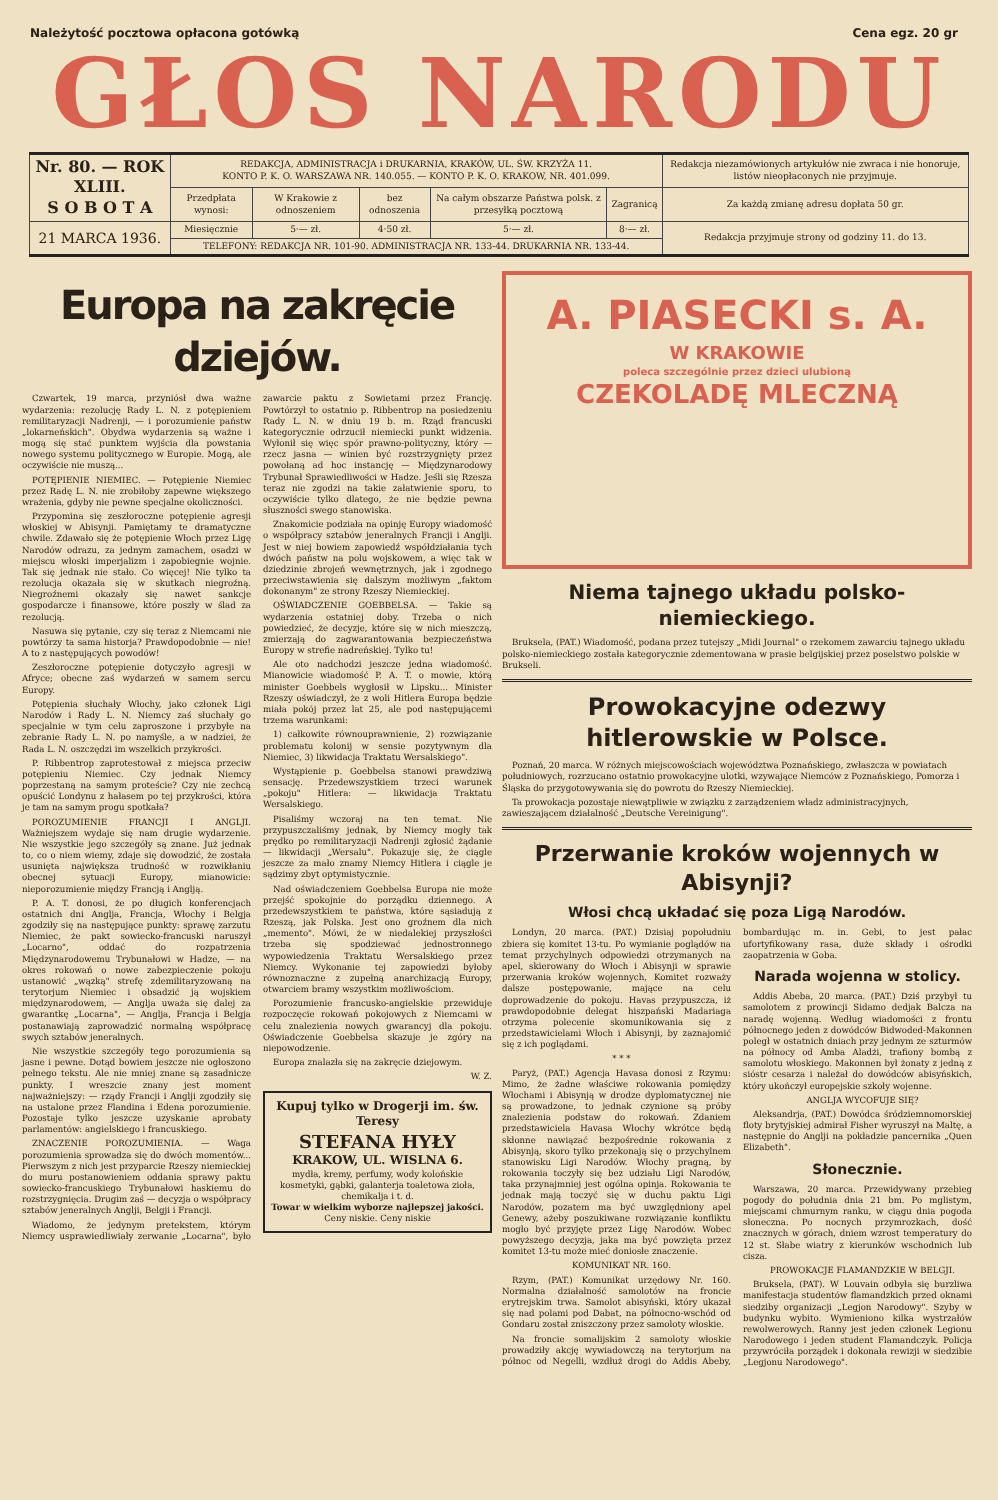Należytość pocztowa opłacona gotówką Cena egz. 20 gr
GŁOS NARODU
| Nr. 80. — ROK XLIII. S O B O T A | REDAKCJA, ADMINISTRACJA i DRUKARNIA, KRAKÓW, UL. ŚW. KRZYŻA 11. KONTO P. K. O. WARSZAWA NR. 140.055. — KONTO P. K. O. KRAKOW, NR. 401.099. | | | | | Redakcja niezamówionych artykułów nie zwraca i nie honoruje, listów nieopłaconych nie przyjmuje. |
| | Przedpłata wynosi: | W Krakowie z odnoszeniem | bez odnoszenia | Na całym obszarze Państwa polsk. z przesyłką pocztową | Zagranicą | Za każdą zmianę adresu dopłata 50 gr. |
| 21 MARCA 1936. | Miesięcznie | 5·— zł. | 4·50 zł. | 5·— zł. | 8·— zł. | Redakcja przyjmuje strony od godziny 11. do 13. |
| | TELEFONY: REDAKCJA NR. 101-90. ADMINISTRACJA NR. 133-44. DRUKARNIA NR. 133-44. | | | | | |
Europa na zakręcie dziejów.
Czwartek, 19 marca, przyniósł dwa ważne wydarzenia: rezolucję Rady L. N. z potępieniem remilitaryzacji Nadrenji, — i porozumienie państw „lokarneńskich". Obydwa wydarzenia są ważne i mogą się stać punktem wyjścia dla powstania nowego systemu politycznego w Europie. Mogą, ale oczywiście nie muszą...
POTĘPIENIE NIEMIEC. — Potępienie Niemiec przez Radę L. N. nie zrobiłoby zapewne większego wrażenia, gdyby nie pewne specjalne okoliczności.
Przypomina się zeszłoroczne potępienie agresji włoskiej w Abisynji. Pamiętamy te dramatyczne chwile. Zdawało się że potępienie Włoch przez Ligę Narodów odrazu, za jednym zamachem, osadzi w miejscu włoski imperjalizm i zapobiegnie wojnie. Tak się jednak nie stało. Co więcej! Nie tylko ta rezolucja okazała się w skutkach niegroźną. Niegroźnemi okazały się nawet sankcje gospodarcze i finansowe, które poszły w ślad za rezolucją.
Nasuwa się pytanie, czy się teraz z Niemcami nie powtórzy ta sama historja? Prawdopodobnie — nie! A to z następujących powodów!
Zeszłoroczne potępienie dotyczyło agresji w Afryce; obecne zaś wydarzeń w samem sercu Europy.
Potępienia słuchały Włochy, jako członek Ligi Narodów i Rady L. N. Niemcy zaś słuchały go specjalnie w tym celu zaproszone i przybyłe na zebranie Rady L. N. po namyśle, a w nadziei, że Rada L. N. oszczędzi im wszelkich przykrości.
P. Ribbentrop zaprotestował z miejsca przeciw potępieniu Niemiec. Czy jednak Niemcy poprzestaną na samym proteście? Czy nie zechcą opuścić Londynu z hałasem po tej przykrości, która je tam na samym progu spotkała?
POROZUMIENIE FRANCJI I ANGLJI. Ważniejszem wydaje się nam drugie wydarzenie. Nie wszystkie jego szczegóły są znane. Już jednak to, co o niem wiemy, zdaje się dowodzić, że została usunięta największa trudność w rozwikłaniu obecnej sytuacji Europy, mianowicie: nieporozumienie między Francją i Anglją.
P. A. T. donosi, że po długich konferencjach ostatnich dni Anglja, Francja, Włochy i Belgja zgodziły się na następujące punkty: sprawę zarzutu Niemiec, że pakt sowiecko-francuski naruszył „Locarno", oddać do rozpatrzenia Międzynarodowemu Trybunałowi w Hadze, — na okres rokowań o nowe zabezpieczenie pokoju ustanowić „wązką" strefę zdemilitaryzowaną na terytorjum Niemiec i obsadzić ją wojskiem międzynarodowem, — Anglja uważa się dalej za gwarantkę „Locarna", — Anglja, Francja i Belgja postanawiają zaprowadzić normalną współpracę swych sztabów jeneralnych.
Nie wszystkie szczegóły tego porozumienia są jasne i pewne. Dotąd bowiem jeszcze nie ogłoszono pełnego tekstu. Ale nie mniej znane są zasadnicze punkty. I wreszcie znany jest moment najważniejszy: — rządy Francji i Anglji zgodziły się na ustalone przez Flandina i Edena porozumienie. Pozostaje tylko jeszcze uzyskanie aprobaty parlamentów: angielskiego i francuskiego.
ZNACZENIE POROZUMIENIA. — Waga porozumienia sprowadza się do dwóch momentów... Pierwszym z nich jest przyparcie Rzeszy niemieckiej do muru postanowieniem oddania sprawy paktu sowiecko-francuskiego Trybunałowi haskiemu do rozstrzygnięcia. Drugim zaś — decyzja o współpracy sztabów jeneralnych Anglji, Belgji i Francji.
Wiadomo, że jedynym pretekstem, którym Niemcy usprawiedliwiały zerwanie „Locarna", było zawarcie paktu z Sowietami przez Francję. Powtórzył to ostatnio p. Ribbentrop na posiedzeniu Rady L. N. w dniu 19 b. m. Rząd francuski kategorycznie odrzucił niemiecki punkt widzenia. Wyłonił się więc spór prawno-polityczny, który — rzecz jasna — winien być rozstrzygnięty przez powołaną ad hoc instancję — Międzynarodowy Trybunał Sprawiedliwości w Hadze. Jeśli się Rzesza teraz nie zgodzi na takie załatwienie sporu, to oczywiście tylko dlatego, że nie będzie pewna słuszności swego stanowiska.
Znakomicie podziała na opinję Europy wiadomość o współpracy sztabów jeneralnych Francji i Anglji. Jest w niej bowiem zapowiedź współdziałania tych dwóch państw na polu wojskowem, a więc tak w dziedzinie zbrojeń wewnętrznych, jak i zgodnego przeciwstawienia się dalszym możliwym „faktom dokonanym" ze strony Rzeszy Niemieckiej.
OŚWIADCZENIE GOEBBELSA. — Takie są wydarzenia ostatniej doby. Trzeba o nich powiedzieć, że decyzje, które się w nich mieszczą, zmierzają do zagwarantowania bezpieczeństwa Europy w strefie nadreńskiej. Tylko tu!
Ale oto nadchodzi jeszcze jedna wiadomość. Mianowicie wiadomość P. A. T. o mowie, którą minister Goebbels wygłosił w Lipsku... Minister Rzeszy oświadczył, że z woli Hitlera Europa będzie miała pokój przez lat 25, ale pod następującemi trzema warunkami:
1) całkowite równouprawnienie, 2) rozwiązanie problematu kolonij w sensie pozytywnym dla Niemiec, 3) likwidacja Traktatu Wersalskiego".
Wystąpienie p. Goebbelsa stanowi prawdziwą sensację. Przedewszystkiem trzeci warunek „pokoju" Hitlera: — likwidacja Traktatu Wersalskiego.
Pisaliśmy wczoraj na ten temat. Nie przypuszczaliśmy jednak, by Niemcy mogły tak prędko po remilitaryzacji Nadrenji zgłosić żądanie — likwidacji „Wersalu". Pokazuje się, że ciągle jeszcze za mało znamy Niemcy Hitlera i ciągle je sądzimy zbyt optymistycznie.
Nad oświadczeniem Goebbelsa Europa nie może przejść spokojnie do porządku dziennego. A przedewszystkiem te państwa, które sąsiadują z Rzeszą, jak Polska. Jest ono groźnem dla nich „memento". Mówi, że w niedalekiej przyszłości trzeba się spodziewać jednostronnego wypowiedzenia Traktatu Wersalskiego przez Niemcy. Wykonanie tej zapowiedzi byłoby równoznaczne z zupełną anarchizacją Europy, otwarciem bramy wszystkim możliwościom.
Porozumienie francusko-angielskie przewiduje rozpoczęcie rokowań pokojowych z Niemcami w celu znalezienia nowych gwarancyj dla pokoju. Oświadczenie Goebbelsa skazuje je zgóry na niepowodzenie.
Europa znalazła się na zakręcie dziejowym.
W. Z.
Kupuj tylko w Drogerji im. św. Teresy
STEFANA HYŁY
KRAKOW, UL. WISLNA 6.
mydła, kremy, perfumy, wody kolońskie kosmetyki, gąbki, galanterja toaletowa zioła, chemikalja i t. d.
Towar w wielkim wyborze najlepszej jakości.
Ceny niskie. Ceny niskie
A. PIASECKI s. A.
W KRAKOWIE
poleca szczególnie przez dzieci ulubioną
CZEKOLADĘ MLECZNĄ
Niema tajnego układu polsko-niemieckiego.
Bruksela, (PAT.) Wiadomość, podana przez tutejszy „Midi Journal" o rzekomem zawarciu tajnego układu polsko-niemieckiego została kategorycznie zdementowana w prasie belgijskiej przez poselstwo polskie w Brukseli.
Prowokacyjne odezwy hitlerowskie w Polsce.
Poznań, 20 marca. W różnych miejscowościach województwa Poznańskiego, zwłaszcza w powiatach południowych, rozrzucano ostatnio prowokacyjne ulotki, wzywające Niemców z Poznańskiego, Pomorza i Śląska do przygotowywania się do powrotu do Rzeszy Niemieckiej.
Ta prowokacja pozostaje niewątpliwie w związku z zarządzeniem władz administracyjnych, zawieszającem działalność „Deutsche Vereinigung".
Przerwanie kroków wojennych w Abisynji?
Włosi chcą układać się poza Ligą Narodów.
Londyn, 20 marca. (PAT.) Dzisiaj popołudniu zbiera się komitet 13-tu. Po wymianie poglądów na temat przychylnych odpowiedzi otrzymanych na apel, skierowany do Włoch i Abisynji w sprawie przerwania kroków wojennych, Komitet rozważy dalsze postępowanie, mające na celu doprowadzenie do pokoju. Havas przypuszcza, iż prawdopodobnie delegat hiszpański Madariaga otrzyma polecenie skomunikowania się z przedstawicielami Włoch i Abisynji, by zaznajomić się z ich poglądami.
* * *
Paryż, (PAT.) Agencja Havasa donosi z Rzymu: Mimo, że żadne właściwe rokowania pomiędzy Włochami i Abisynją w drodze dyplomatycznej nie są prowadzone, to jednak czynione są próby znalezienia podstaw do rokowań. Zdaniem przedstawiciela Havasa Włochy wkrótce będą skłonne nawiązać bezpośrednie rokowania z Abisynją, skoro tylko przekonają się o przychylnem stanowisku Ligi Narodów. Włochy pragną, by rokowania toczyły się bez udziału Ligi Narodów, taka przynajmniej jest ogólna opinja. Rokowania te jednak mają toczyć się w duchu paktu Ligi Narodów, pozatem ma być uwzględniony apel Genewy, ażeby poszukiwane rozwiązanie konfliktu mogło być przyjęte przez Ligę Narodów. Wobec powyższego decyzja, jaka ma być powzięta przez komitet 13-tu może mieć doniosłe znaczenie.
KOMUNIKAT NR. 160.
Rzym, (PAT.) Komunikat urzędowy Nr. 160. Normalna działalność samolotów na froncie erytrejskim trwa. Samolot abisyński, który ukazał się nad polami pod Dabat, na północno-wschód od Gondaru został zniszczony przez samoloty włoskie.
Na froncie somalijskim 2 samoloty włoskie prowadziły akcję wywiadowczą na terytorjum na północ od Negelli, wzdłuż drogi do Addis Abeby, bombardując m. in. Gebi, to jest pałac ufortyfikowany rasa, duże składy i ośrodki zaopatrzenia w Goba.
Narada wojenna w stolicy.
Addis Abeba, 20 marca. (PAT.) Dziś przybył tu samolotem z prowincji Sidamo dedjak Balcza na naradę wojenną. Według wiadomości z frontu północnego jeden z dowódców Bidwoded-Makonnen poległ w ostatnich dniach przy jednym ze szturmów na północy od Amba Aladżi, trafiony bombą z samolotu włoskiego. Makonnen był żonaty z jedną z sióstr cesarza i należał do dowódców abisyńskich, który ukończył europejskie szkoły wojenne.
ANGLJA WYCOFUJE SIĘ?
Aleksandrja, (PAT.) Dowódca śródziemnomorskiej floty brytyjskiej admirał Fisher wyruszył na Maltę, a następnie do Anglji na pokładzie pancernika „Quen Elizabeth".
Słonecznie.
Warszawa, 20 marca. Przewidywany przebieg pogody do południa dnia 21 bm. Po mglistym, miejscami chmurnym ranku, w ciągu dnia pogoda słoneczna. Po nocnych przymrozkach, dość znacznych w górach, dniem wzrost temperatury do 12 st. Słabe wiatry z kierunków wschodnich lub cisza.
PROWOKACJE FLAMANDZKIE W BELGJI.
Bruksela, (PAT). W Louvain odbyła się burzliwa manifestacja studentów flamandzkich przed oknami siedziby organizacji „Legjon Narodowy". Szyby w budynku wybito. Wymieniono kilka wystrzałów rewolwerowych. Ranny jest jeden członek Legionu Narodowego i jeden student Flamandczyk. Policja przywróciła porządek i dokonała rewizji w siedzibie „Legjonu Narodowego".